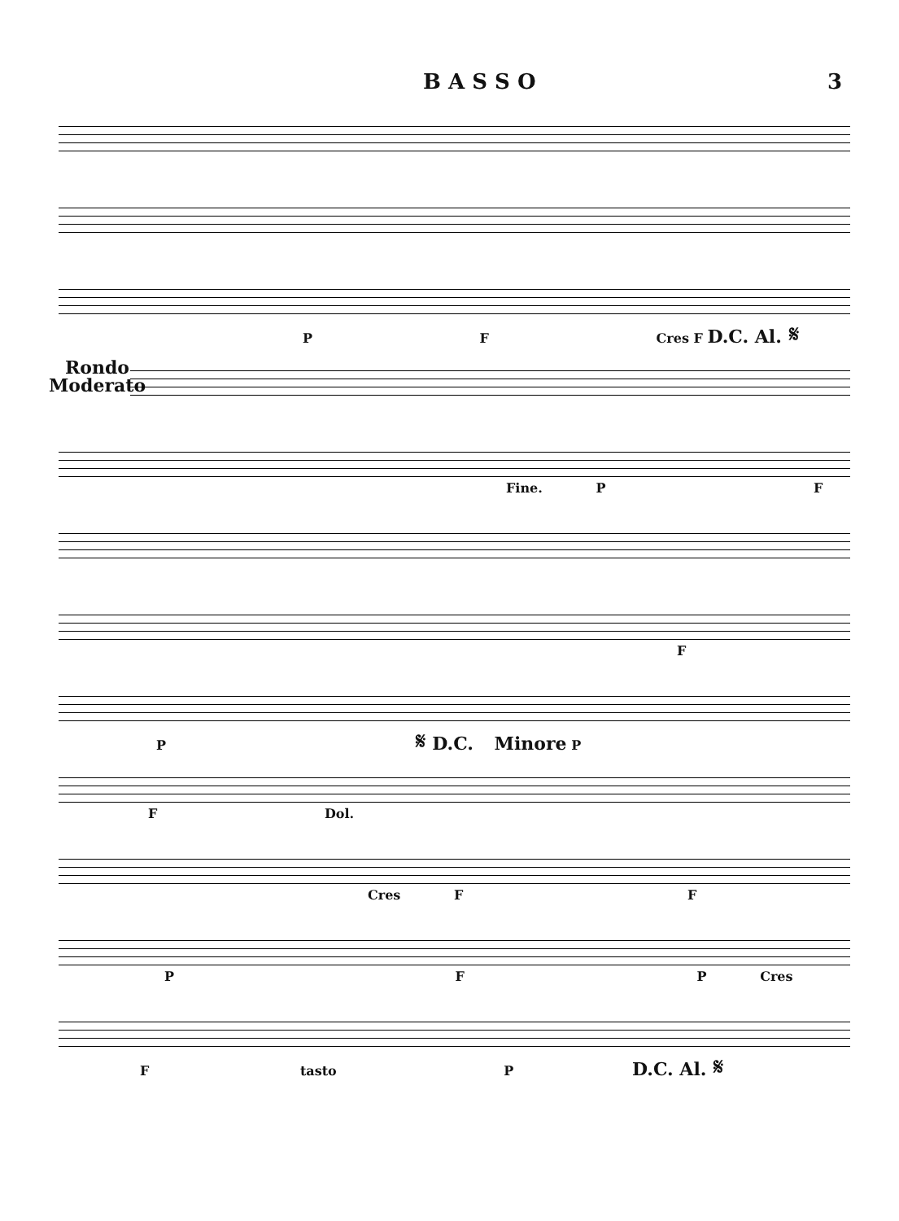B A S S O 3
P F Cres F D.C. Al. 𝄋
Rondo
Moderato
Fine. P F
F
P 𝄋 D.C. Minore P
F Dol.
Cres F F
P F P Cres
F tasto P D.C. Al. 𝄋